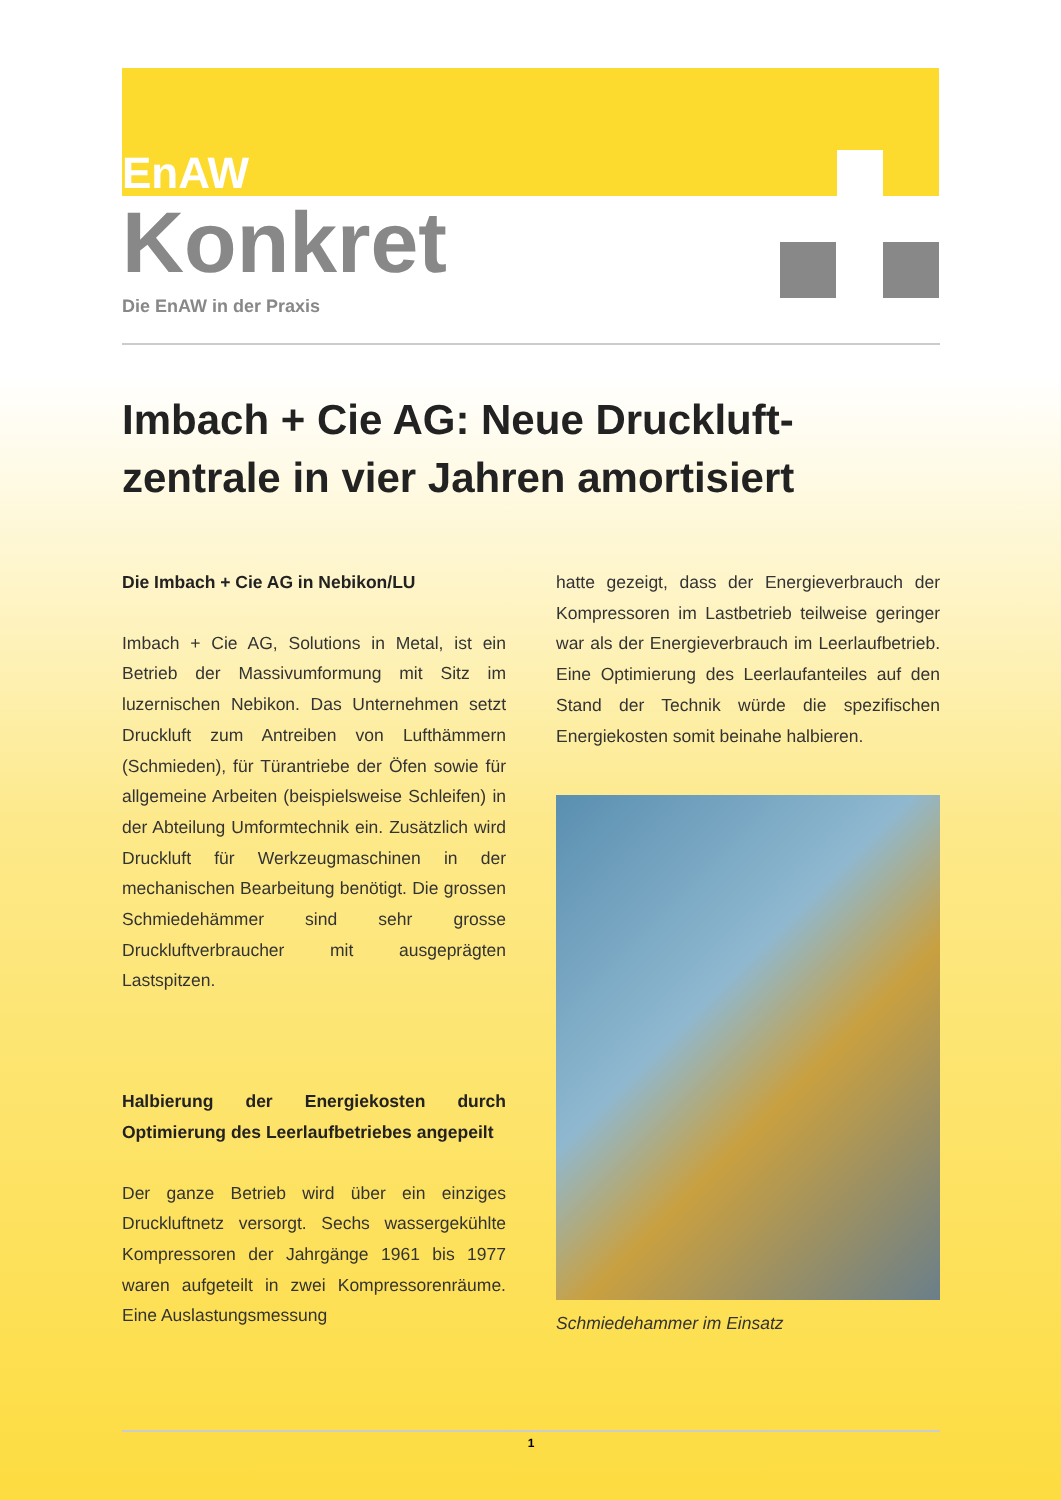EnAW
Konkret
Die EnAW in der Praxis
Imbach + Cie AG: Neue Druckluft-
zentrale in vier Jahren amortisiert
Die Imbach + Cie AG in Nebikon/LU
Imbach + Cie AG, Solutions in Metal, ist ein Betrieb der Massivumformung mit Sitz im luzernischen Nebikon. Das Unternehmen setzt Druckluft zum Antreiben von Lufthämmern (Schmieden), für Türantriebe der Öfen sowie für allgemeine Arbeiten (beispielsweise Schleifen) in der Abteilung Umformtechnik ein. Zusätzlich wird Druckluft für Werkzeugmaschinen in der mechanischen Bearbeitung benötigt. Die grossen Schmiedehämmer sind sehr grosse Druckluftverbraucher mit ausgeprägten Lastspitzen.
Halbierung der Energiekosten durch Optimierung des Leerlaufbetriebes angepeilt
Der ganze Betrieb wird über ein einziges Druckluftnetz versorgt. Sechs wassergekühlte Kompressoren der Jahrgänge 1961 bis 1977 waren aufgeteilt in zwei Kompressorenräume. Eine Auslastungsmessung
hatte gezeigt, dass der Energieverbrauch der Kompressoren im Lastbetrieb teilweise geringer war als der Energieverbrauch im Leerlaufbetrieb. Eine Optimierung des Leerlaufanteiles auf den Stand der Technik würde die spezifischen Energiekosten somit beinahe halbieren.
Schmiedehammer im Einsatz
1